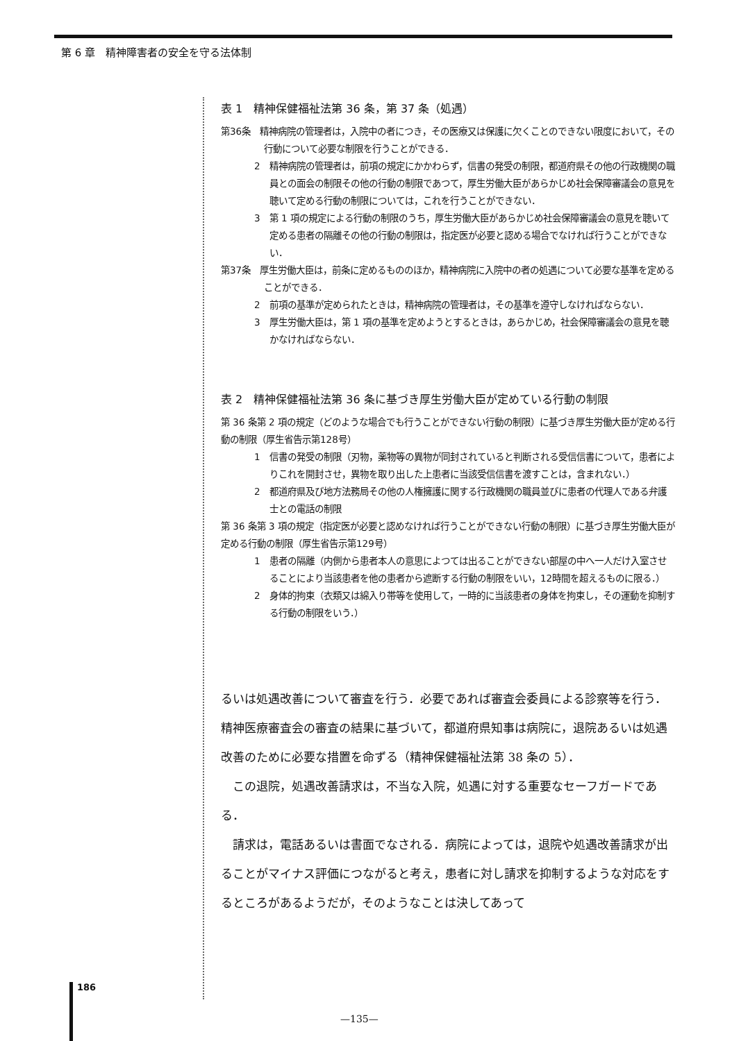第 6 章　精神障害者の安全を守る法体制
表 1　精神保健福祉法第 36 条，第 37 条（処遇）
第36条　精神病院の管理者は，入院中の者につき，その医療又は保護に欠くことのできない限度において，その行動について必要な制限を行うことができる．
2　精神病院の管理者は，前項の規定にかかわらず，信書の発受の制限，都道府県その他の行政機関の職員との面会の制限その他の行動の制限であつて，厚生労働大臣があらかじめ社会保障審議会の意見を聴いて定める行動の制限については，これを行うことができない．
3　第 1 項の規定による行動の制限のうち，厚生労働大臣があらかじめ社会保障審議会の意見を聴いて定める患者の隔離その他の行動の制限は，指定医が必要と認める場合でなければ行うことができない．
第37条　厚生労働大臣は，前条に定めるもののほか，精神病院に入院中の者の処遇について必要な基準を定めることができる．
2　前項の基準が定められたときは，精神病院の管理者は，その基準を遵守しなければならない．
3　厚生労働大臣は，第 1 項の基準を定めようとするときは，あらかじめ，社会保障審議会の意見を聴かなければならない．
表 2　精神保健福祉法第 36 条に基づき厚生労働大臣が定めている行動の制限
第 36 条第 2 項の規定（どのような場合でも行うことができない行動の制限）に基づき厚生労働大臣が定める行動の制限（厚生省告示第128号）
1　信書の発受の制限（刃物，薬物等の異物が同封されていると判断される受信信書について，患者によりこれを開封させ，異物を取り出した上患者に当該受信信書を渡すことは，含まれない．）
2　都道府県及び地方法務局その他の人権擁護に関する行政機関の職員並びに患者の代理人である弁護士との電話の制限
第 36 条第 3 項の規定（指定医が必要と認めなければ行うことができない行動の制限）に基づき厚生労働大臣が定める行動の制限（厚生省告示第129号）
1　患者の隔離（内側から患者本人の意思によつては出ることができない部屋の中へ一人だけ入室させることにより当該患者を他の患者から遮断する行動の制限をいい，12時間を超えるものに限る．）
2　身体的拘束（衣類又は綿入り帯等を使用して，一時的に当該患者の身体を拘束し，その運動を抑制する行動の制限をいう．）
るいは処遇改善について審査を行う．必要であれば審査会委員による診察等を行う．精神医療審査会の審査の結果に基づいて，都道府県知事は病院に，退院あるいは処遇改善のために必要な措置を命ずる（精神保健福祉法第 38 条の 5）．
　この退院，処遇改善請求は，不当な入院，処遇に対する重要なセーフガードである．
　請求は，電話あるいは書面でなされる．病院によっては，退院や処遇改善請求が出ることがマイナス評価につながると考え，患者に対し請求を抑制するような対応をするところがあるようだが，そのようなことは決してあって
186
—135—